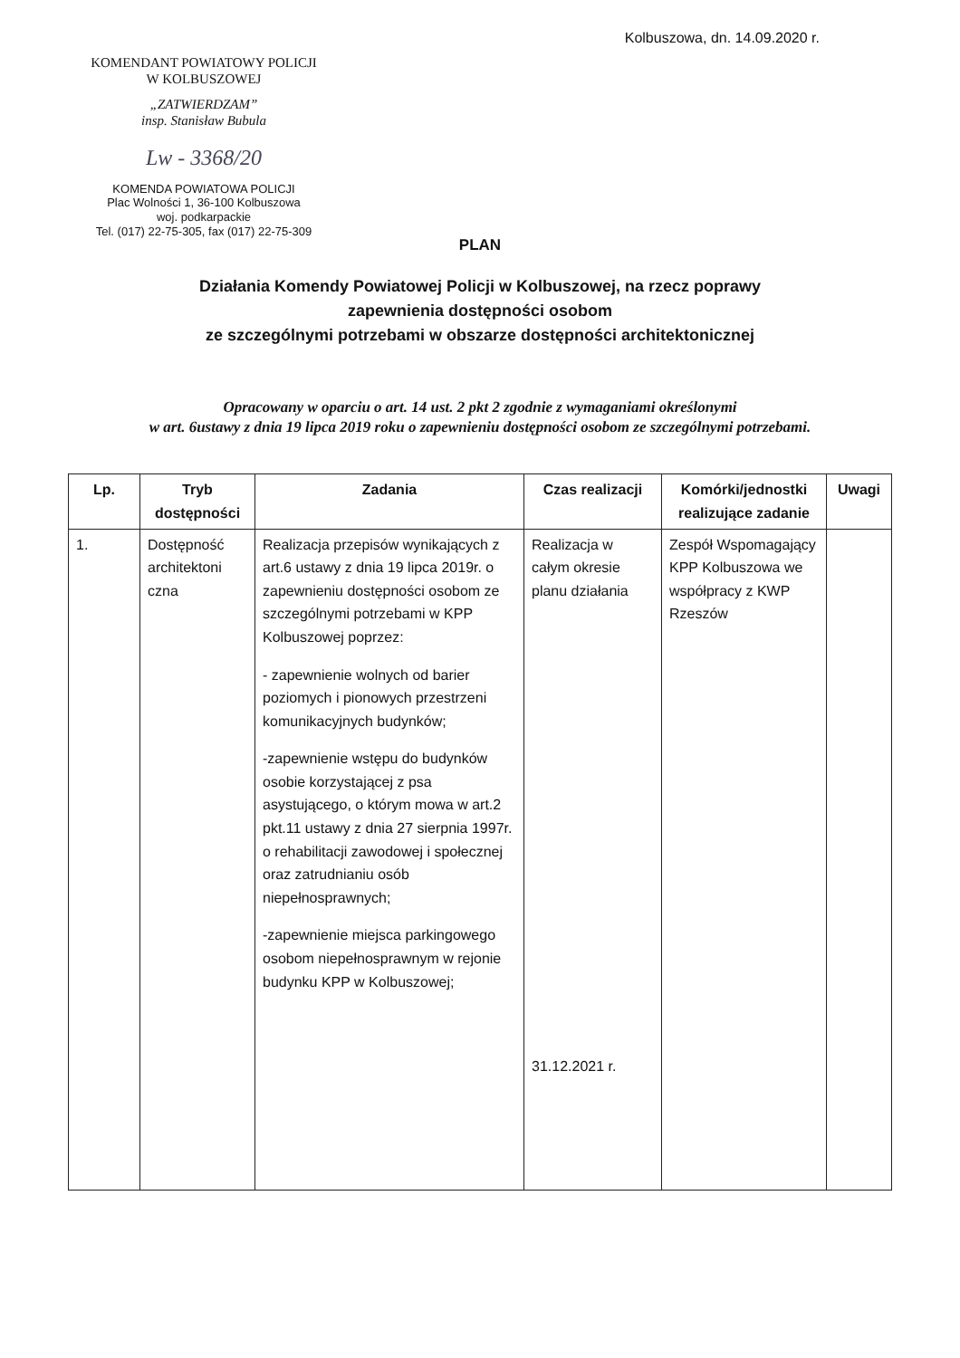KOMENDANT POWIATOWY POLICJI
W KOLBUSZOWEJ
„ZATWIERDZAM”
insp. Stanisław Bubula
Lw - 3368/20
KOMENDA POWIATOWA POLICJI
Plac Wolności 1, 36-100 Kolbuszowa
woj. podkarpackie
Tel. (017) 22-75-305, fax (017) 22-75-309
Kolbuszowa, dn. 14.09.2020 r.
PLAN
Działania Komendy Powiatowej Policji w Kolbuszowej, na rzecz poprawy
zapewnienia dostępności osobom
ze szczególnymi potrzebami w obszarze dostępności architektonicznej
Opracowany w oparciu o art. 14 ust. 2 pkt 2 zgodnie z wymaganiami określonymi
w art. 6ustawy z dnia 19 lipca 2019 roku o zapewnieniu dostępności osobom ze szczególnymi potrzebami.
| Lp. | Tryb dostępności | Zadania | Czas realizacji | Komórki/jednostki realizujące zadanie | Uwagi |
| --- | --- | --- | --- | --- | --- |
| 1. | Dostępność architektoni czna | Realizacja przepisów wynikających z art.6 ustawy z dnia 19 lipca 2019r. o zapewnieniu dostępności osobom ze szczególnymi potrzebami w KPP Kolbuszowej poprzez: - zapewnienie wolnych od barier poziomych i pionowych przestrzeni komunikacyjnych budynków; -zapewnienie wstępu do budynków osobie korzystającej z psa asystującego, o którym mowa w art.2 pkt.11 ustawy z dnia 27 sierpnia 1997r. o rehabilitacji zawodowej i społecznej oraz zatrudnianiu osób niepełnosprawnych; -zapewnienie miejsca parkingowego osobom niepełnosprawnym w rejonie budynku KPP w Kolbuszowej; | Realizacja w całym okresie planu działania 31.12.2021 r. | Zespół Wspomagający KPP Kolbuszowa we współpracy z KWP Rzeszów | |